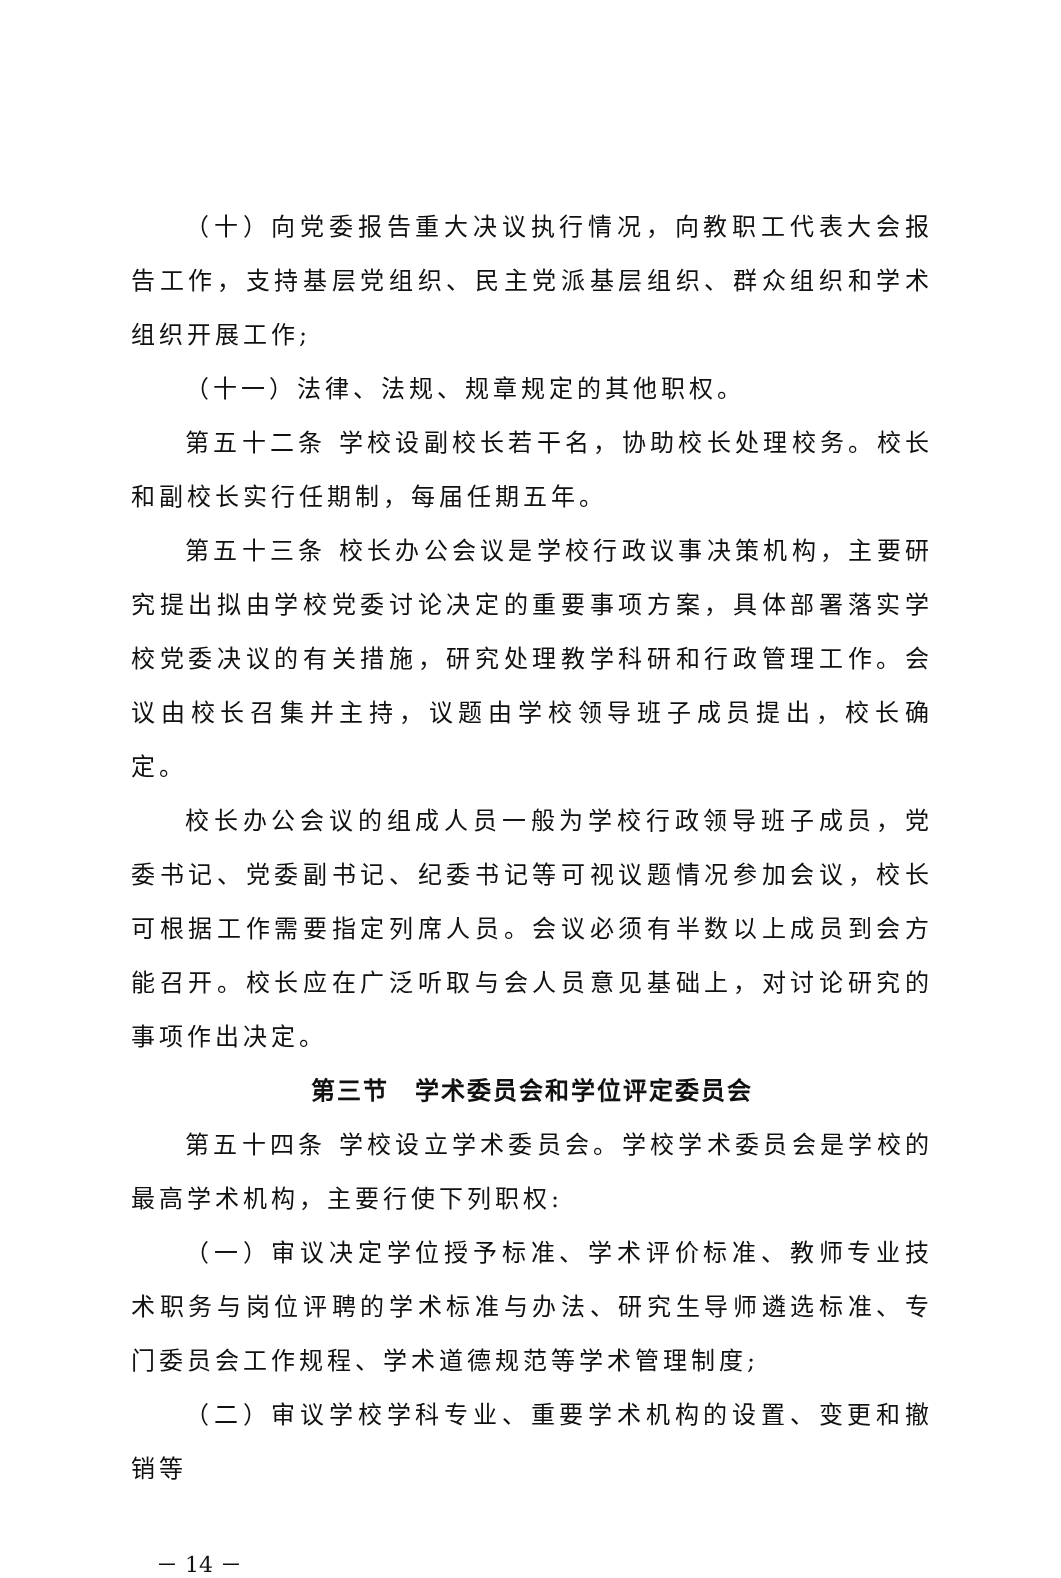（十）向党委报告重大决议执行情况，向教职工代表大会报告工作，支持基层党组织、民主党派基层组织、群众组织和学术组织开展工作;
（十一）法律、法规、规章规定的其他职权。
第五十二条 学校设副校长若干名，协助校长处理校务。校长和副校长实行任期制，每届任期五年。
第五十三条 校长办公会议是学校行政议事决策机构，主要研究提出拟由学校党委讨论决定的重要事项方案，具体部署落实学校党委决议的有关措施，研究处理教学科研和行政管理工作。会议由校长召集并主持，议题由学校领导班子成员提出，校长确定。
校长办公会议的组成人员一般为学校行政领导班子成员，党委书记、党委副书记、纪委书记等可视议题情况参加会议，校长可根据工作需要指定列席人员。会议必须有半数以上成员到会方能召开。校长应在广泛听取与会人员意见基础上，对讨论研究的事项作出决定。
第三节　学术委员会和学位评定委员会
第五十四条 学校设立学术委员会。学校学术委员会是学校的最高学术机构，主要行使下列职权:
（一）审议决定学位授予标准、学术评价标准、教师专业技术职务与岗位评聘的学术标准与办法、研究生导师遴选标准、专门委员会工作规程、学术道德规范等学术管理制度;
（二）审议学校学科专业、重要学术机构的设置、变更和撤销等
－ 14 －